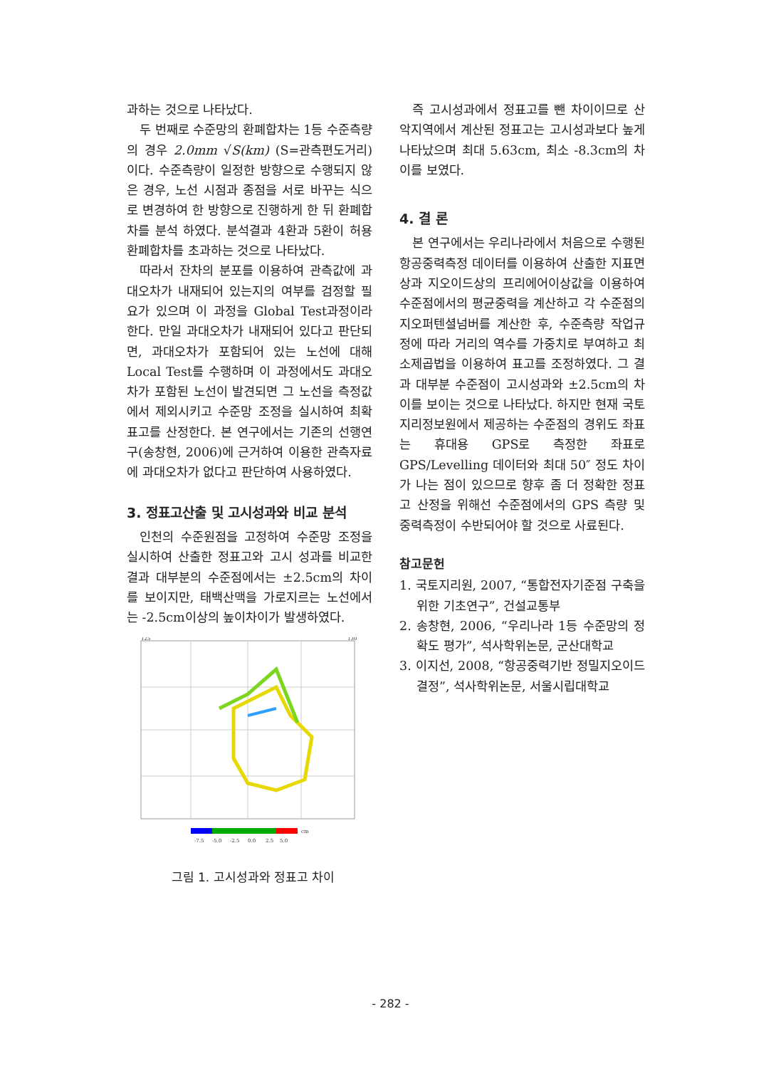과하는 것으로 나타났다.
두 번째로 수준망의 환폐합차는 1등 수준측량의 경우 2.0mm √S(km) (S=관측편도거리)이다. 수준측량이 일정한 방향으로 수행되지 않은 경우, 노선 시점과 종점을 서로 바꾸는 식으로 변경하여 한 방향으로 진행하게 한 뒤 환폐합차를 분석 하였다. 분석결과 4환과 5환이 허용 환폐합차를 초과하는 것으로 나타났다.
따라서 잔차의 분포를 이용하여 관측값에 과대오차가 내재되어 있는지의 여부를 검정할 필요가 있으며 이 과정을 Global Test과정이라 한다. 만일 과대오차가 내재되어 있다고 판단되면, 과대오차가 포함되어 있는 노선에 대해 Local Test를 수행하며 이 과정에서도 과대오차가 포함된 노선이 발견되면 그 노선을 측정값에서 제외시키고 수준망 조정을 실시하여 최확표고를 산정한다. 본 연구에서는 기존의 선행연구(송창현, 2006)에 근거하여 이용한 관측자료에 과대오차가 없다고 판단하여 사용하였다.
3. 정표고산출 및 고시성과와 비교 분석
인천의 수준원점을 고정하여 수준망 조정을 실시하여 산출한 정표고와 고시 성과를 비교한 결과 대부분의 수준점에서는 ±2.5cm의 차이를 보이지만, 태백산맥을 가로지르는 노선에서는 -2.5cm이상의 높이차이가 발생하였다.
125
130
-7.5
-5.0
-2.5
0.0
2.5
5.0
cm
그림 1. 고시성과와 정표고 차이
즉 고시성과에서 정표고를 뺀 차이이므로 산악지역에서 계산된 정표고는 고시성과보다 높게 나타났으며 최대 5.63cm, 최소 -8.3cm의 차이를 보였다.
4. 결 론
본 연구에서는 우리나라에서 처음으로 수행된 항공중력측정 데이터를 이용하여 산출한 지표면상과 지오이드상의 프리에어이상값을 이용하여 수준점에서의 평균중력을 계산하고 각 수준점의 지오퍼텐셜넘버를 계산한 후, 수준측량 작업규정에 따라 거리의 역수를 가중치로 부여하고 최소제곱법을 이용하여 표고를 조정하였다. 그 결과 대부분 수준점이 고시성과와 ±2.5cm의 차이를 보이는 것으로 나타났다. 하지만 현재 국토지리정보원에서 제공하는 수준점의 경위도 좌표는 휴대용 GPS로 측정한 좌표로 GPS/Levelling 데이터와 최대 50″ 정도 차이가 나는 점이 있으므로 향후 좀 더 정확한 정표고 산정을 위해선 수준점에서의 GPS 측량 및 중력측정이 수반되어야 할 것으로 사료된다.
참고문헌
1. 국토지리원, 2007, “통합전자기준점 구축을 위한 기초연구”, 건설교통부
2. 송창현, 2006, “우리나라 1등 수준망의 정확도 평가”, 석사학위논문, 군산대학교
3. 이지선, 2008, “항공중력기반 정밀지오이드 결정”, 석사학위논문, 서울시립대학교
- 282 -